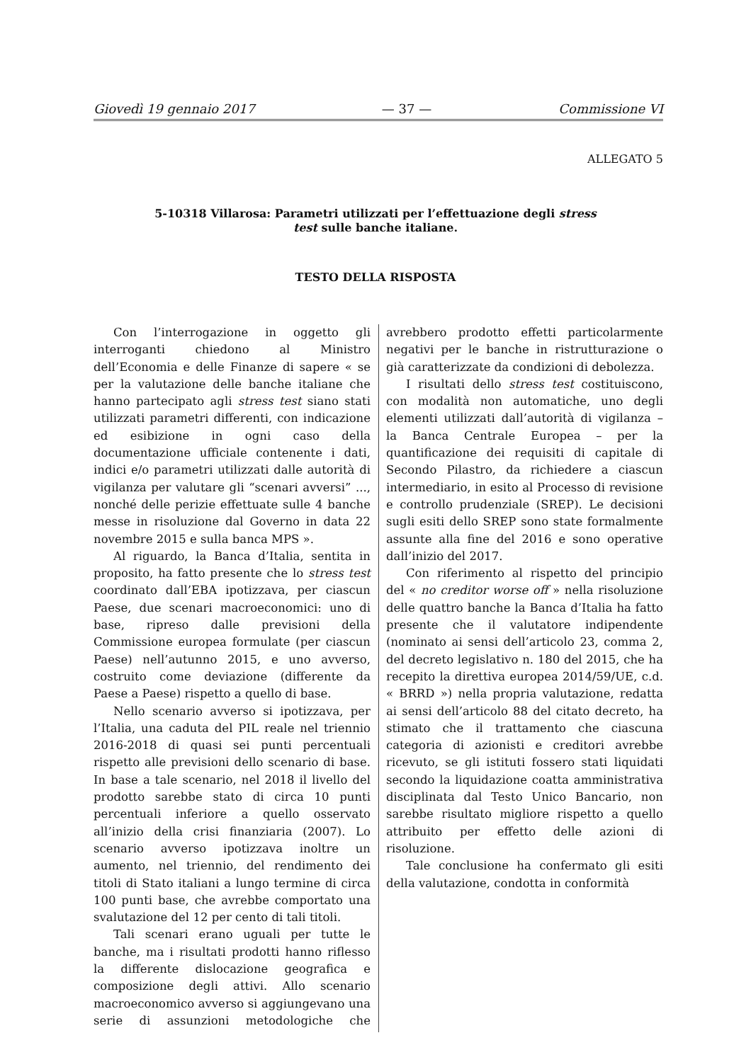Giovedì 19 gennaio 2017 — 37 — Commissione VI
ALLEGATO 5
5-10318 Villarosa: Parametri utilizzati per l’effettuazione degli stress test sulle banche italiane.
TESTO DELLA RISPOSTA
Con l’interrogazione in oggetto gli interroganti chiedono al Ministro dell’Economia e delle Finanze di sapere « se per la valutazione delle banche italiane che hanno partecipato agli stress test siano stati utilizzati parametri differenti, con indicazione ed esibizione in ogni caso della documentazione ufficiale contenente i dati, indici e/o parametri utilizzati dalle autorità di vigilanza per valutare gli “scenari avversi” ..., nonché delle perizie effettuate sulle 4 banche messe in risoluzione dal Governo in data 22 novembre 2015 e sulla banca MPS ».
Al riguardo, la Banca d’Italia, sentita in proposito, ha fatto presente che lo stress test coordinato dall’EBA ipotizzava, per ciascun Paese, due scenari macroeconomici: uno di base, ripreso dalle previsioni della Commissione europea formulate (per ciascun Paese) nell’autunno 2015, e uno avverso, costruito come deviazione (differente da Paese a Paese) rispetto a quello di base.
Nello scenario avverso si ipotizzava, per l’Italia, una caduta del PIL reale nel triennio 2016-2018 di quasi sei punti percentuali rispetto alle previsioni dello scenario di base. In base a tale scenario, nel 2018 il livello del prodotto sarebbe stato di circa 10 punti percentuali inferiore a quello osservato all’inizio della crisi finanziaria (2007). Lo scenario avverso ipotizzava inoltre un aumento, nel triennio, del rendimento dei titoli di Stato italiani a lungo termine di circa 100 punti base, che avrebbe comportato una svalutazione del 12 per cento di tali titoli.
Tali scenari erano uguali per tutte le banche, ma i risultati prodotti hanno riflesso la differente dislocazione geografica e composizione degli attivi. Allo scenario macroeconomico avverso si aggiungevano una serie di assunzioni metodologiche che avrebbero prodotto effetti particolarmente negativi per le banche in ristrutturazione o già caratterizzate da condizioni di debolezza.
I risultati dello stress test costituiscono, con modalità non automatiche, uno degli elementi utilizzati dall’autorità di vigilanza – la Banca Centrale Europea – per la quantificazione dei requisiti di capitale di Secondo Pilastro, da richiedere a ciascun intermediario, in esito al Processo di revisione e controllo prudenziale (SREP). Le decisioni sugli esiti dello SREP sono state formalmente assunte alla fine del 2016 e sono operative dall’inizio del 2017.
Con riferimento al rispetto del principio del « no creditor worse off » nella risoluzione delle quattro banche la Banca d’Italia ha fatto presente che il valutatore indipendente (nominato ai sensi dell’articolo 23, comma 2, del decreto legislativo n. 180 del 2015, che ha recepito la direttiva europea 2014/59/UE, c.d. « BRRD ») nella propria valutazione, redatta ai sensi dell’articolo 88 del citato decreto, ha stimato che il trattamento che ciascuna categoria di azionisti e creditori avrebbe ricevuto, se gli istituti fossero stati liquidati secondo la liquidazione coatta amministrativa disciplinata dal Testo Unico Bancario, non sarebbe risultato migliore rispetto a quello attribuito per effetto delle azioni di risoluzione.
Tale conclusione ha confermato gli esiti della valutazione, condotta in conformità